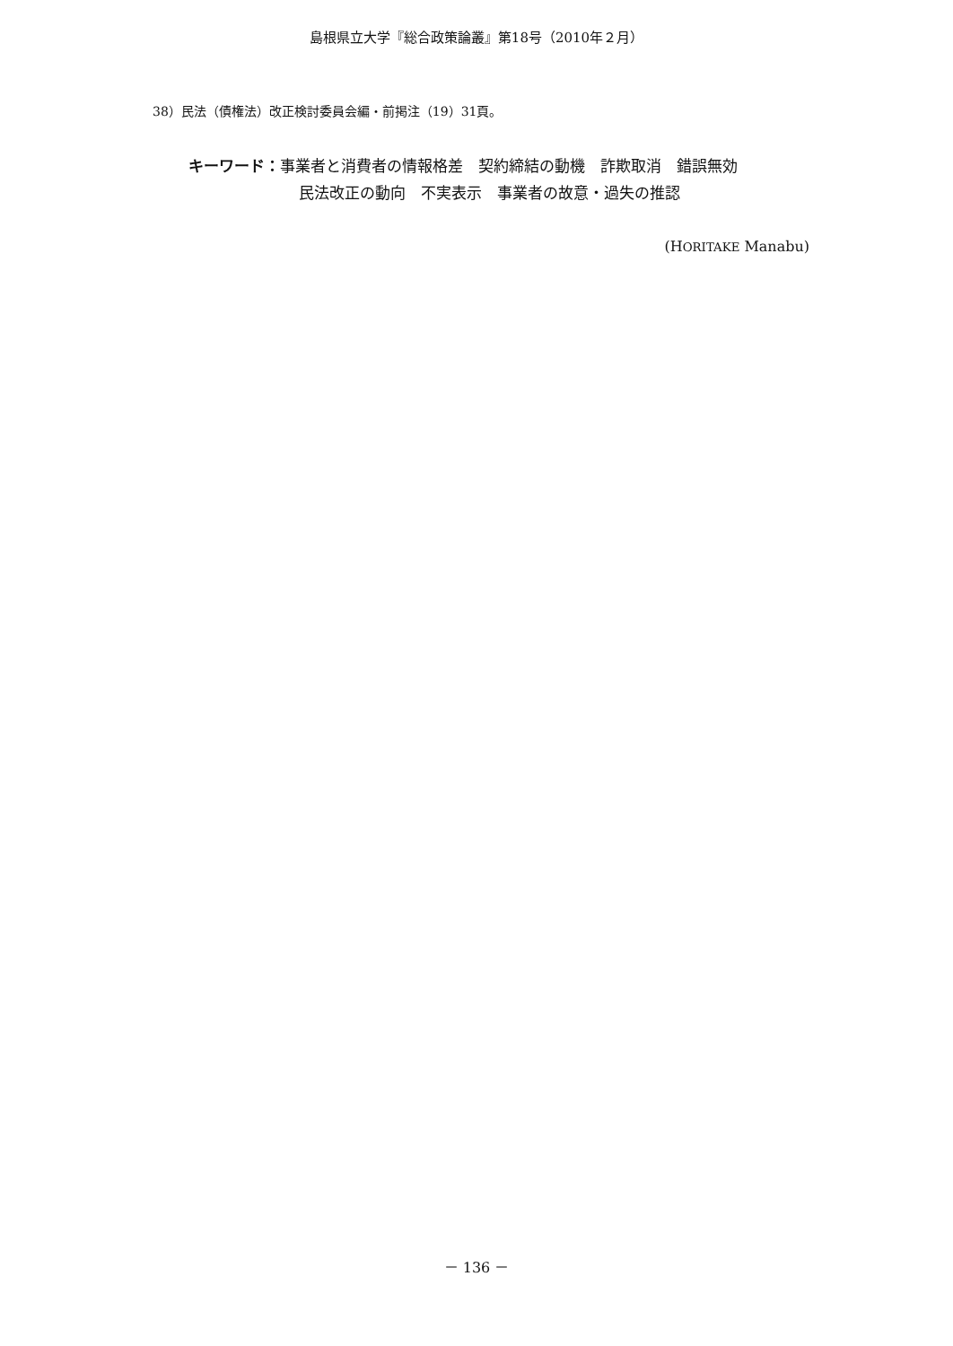島根県立大学『総合政策論叢』第18号（2010年２月）
38）民法（債権法）改正検討委員会編・前掲注（19）31頁。
キーワード：事業者と消費者の情報格差　契約締結の動機　詐欺取消　錯誤無効
民法改正の動向　不実表示　事業者の故意・過失の推認
(HORITAKE Manabu)
－ 136 －